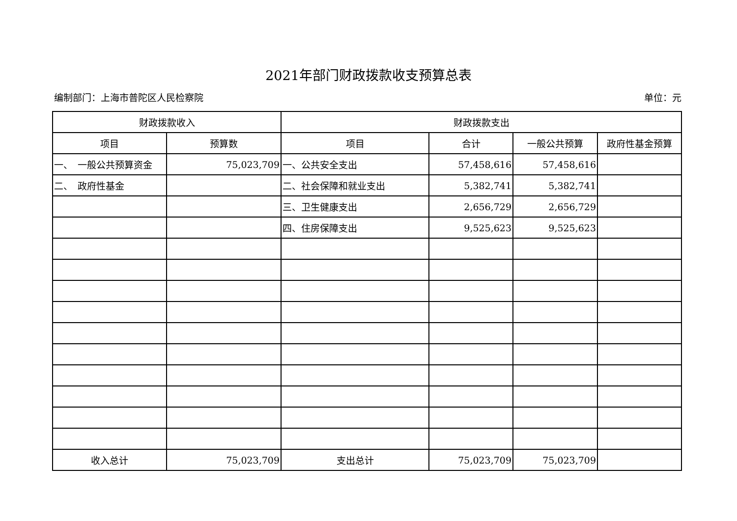2021年部门财政拨款收支预算总表
编制部门：上海市普陀区人民检察院 单位：元
| 财政拨款收入 | | 财政拨款支出 | | | |
| --- | --- | --- | --- | --- | --- |
| 项目 | 预算数 | 项目 | 合计 | 一般公共预算 | 政府性基金预算 |
| 一、 一般公共预算资金 | 75,023,709 | 一、公共安全支出 | 57,458,616 | 57,458,616 | |
| 二、 政府性基金 | | 二、社会保障和就业支出 | 5,382,741 | 5,382,741 | |
| | | 三、卫生健康支出 | 2,656,729 | 2,656,729 | |
| | | 四、住房保障支出 | 9,525,623 | 9,525,623 | |
| 收入总计 | 75,023,709 | 支出总计 | 75,023,709 | 75,023,709 | |